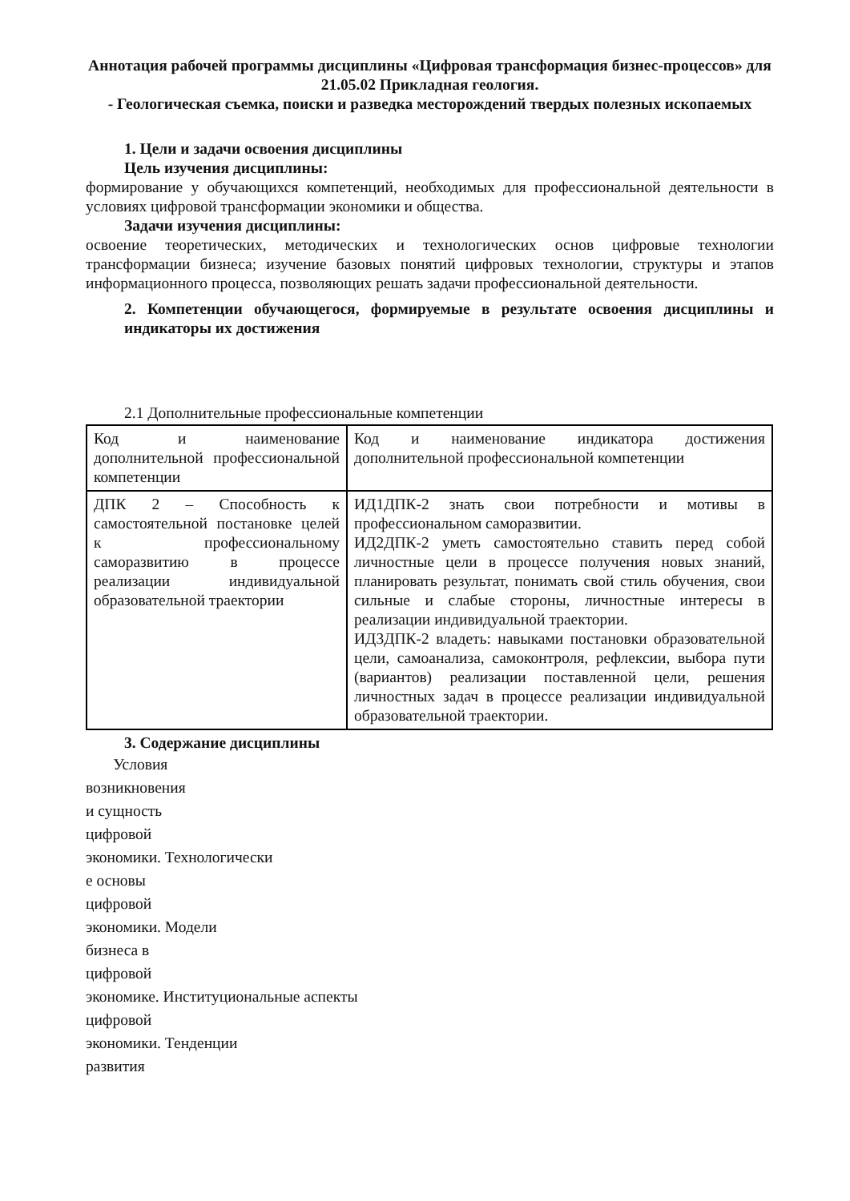Аннотация рабочей программы дисциплины «Цифровая трансформация бизнес-процессов» для 21.05.02 Прикладная геология.
- Геологическая съемка, поиски и разведка месторождений твердых полезных ископаемых
1. Цели и задачи освоения дисциплины
Цель изучения дисциплины:
формирование у обучающихся компетенций, необходимых для профессиональной деятельности в условиях цифровой трансформации экономики и общества.
Задачи изучения дисциплины:
освоение теоретических, методических и технологических основ цифровые технологии трансформации бизнеса; изучение базовых понятий цифровых технологии, структуры и этапов информационного процесса, позволяющих решать задачи профессиональной деятельности.
2. Компетенции обучающегося, формируемые в результате освоения дисциплины и индикаторы их достижения
2.1 Дополнительные профессиональные компетенции
| Код и наименование дополнительной профессиональной компетенции | Код и наименование индикатора достижения дополнительной профессиональной компетенции |
| ДПК 2 – Способность к самостоятельной постановке целей к профессиональному саморазвитию в процессе реализации индивидуальной образовательной траектории | ИД1ДПК-2 знать свои потребности и мотивы в профессиональном саморазвитии. ИД2ДПК-2 уметь самостоятельно ставить перед собой личностные цели в процессе получения новых знаний, планировать результат, понимать свой стиль обучения, свои сильные и слабые стороны, личностные интересы в реализации индивидуальной траектории. ИД3ДПК-2 владеть: навыками постановки образовательной цели, самоанализа, самоконтроля, рефлексии, выбора пути (вариантов) реализации поставленной цели, решения личностных задач в процессе реализации индивидуальной образовательной траектории. |
3. Содержание дисциплины
Условия
возникновения
и сущность
цифровой
экономики. Технологически
е основы
цифровой
экономики. Модели
бизнеса в
цифровой
экономике. Институциональные аспекты
цифровой
экономики. Тенденции
развития